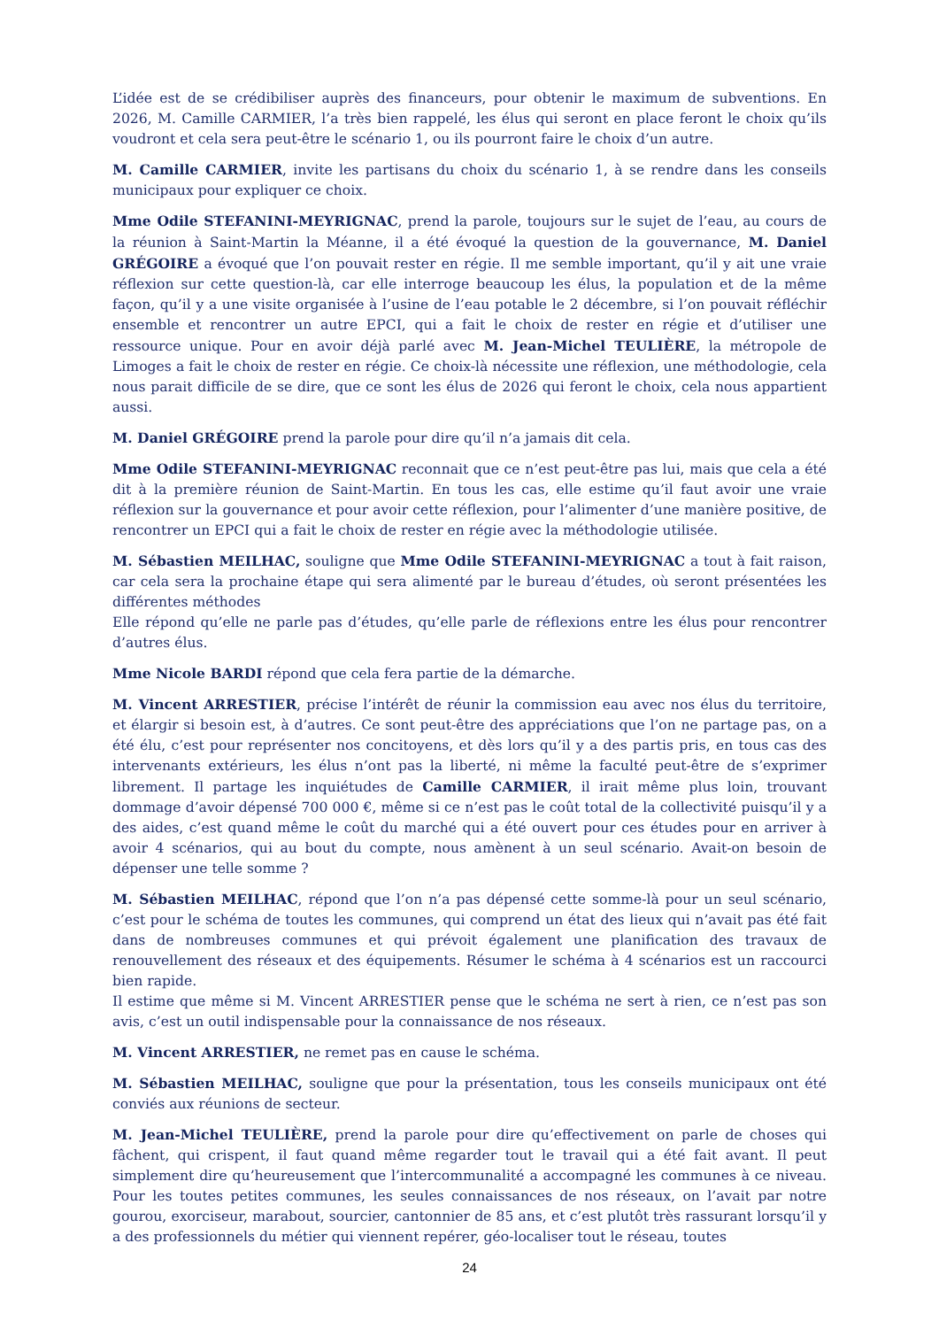L’idée est de se crédibiliser auprès des financeurs, pour obtenir le maximum de subventions. En 2026, M. Camille CARMIER, l’a très bien rappelé, les élus qui seront en place feront le choix qu’ils voudront et cela sera peut-être le scénario 1, ou ils pourront faire le choix d’un autre.
M. Camille CARMIER, invite les partisans du choix du scénario 1, à se rendre dans les conseils municipaux pour expliquer ce choix.
Mme Odile STEFANINI-MEYRIGNAC, prend la parole, toujours sur le sujet de l’eau, au cours de la réunion à Saint-Martin la Méanne, il a été évoqué la question de la gouvernance, M. Daniel GRÉGOIRE a évoqué que l’on pouvait rester en régie. Il me semble important, qu’il y ait une vraie réflexion sur cette question-là, car elle interroge beaucoup les élus, la population et de la même façon, qu’il y a une visite organisée à l’usine de l’eau potable le 2 décembre, si l’on pouvait réfléchir ensemble et rencontrer un autre EPCI, qui a fait le choix de rester en régie et d’utiliser une ressource unique. Pour en avoir déjà parlé avec M. Jean-Michel TEULIÈRE, la métropole de Limoges a fait le choix de rester en régie. Ce choix-là nécessite une réflexion, une méthodologie, cela nous parait difficile de se dire, que ce sont les élus de 2026 qui feront le choix, cela nous appartient aussi.
M. Daniel GRÉGOIRE prend la parole pour dire qu’il n’a jamais dit cela.
Mme Odile STEFANINI-MEYRIGNAC reconnait que ce n’est peut-être pas lui, mais que cela a été dit à la première réunion de Saint-Martin. En tous les cas, elle estime qu’il faut avoir une vraie réflexion sur la gouvernance et pour avoir cette réflexion, pour l’alimenter d’une manière positive, de rencontrer un EPCI qui a fait le choix de rester en régie avec la méthodologie utilisée.
M. Sébastien MEILHAC, souligne que Mme Odile STEFANINI-MEYRIGNAC a tout à fait raison, car cela sera la prochaine étape qui sera alimenté par le bureau d’études, où seront présentées les différentes méthodes
Elle répond qu’elle ne parle pas d’études, qu’elle parle de réflexions entre les élus pour rencontrer d’autres élus.
Mme Nicole BARDI répond que cela fera partie de la démarche.
M. Vincent ARRESTIER, précise l’intérêt de réunir la commission eau avec nos élus du territoire, et élargir si besoin est, à d’autres. Ce sont peut-être des appréciations que l’on ne partage pas, on a été élu, c’est pour représenter nos concitoyens, et dès lors qu’il y a des partis pris, en tous cas des intervenants extérieurs, les élus n’ont pas la liberté, ni même la faculté peut-être de s’exprimer librement. Il partage les inquiétudes de Camille CARMIER, il irait même plus loin, trouvant dommage d’avoir dépensé 700 000 €, même si ce n’est pas le coût total de la collectivité puisqu’il y a des aides, c’est quand même le coût du marché qui a été ouvert pour ces études pour en arriver à avoir 4 scénarios, qui au bout du compte, nous amènent à un seul scénario. Avait-on besoin de dépenser une telle somme ?
M. Sébastien MEILHAC, répond que l’on n’a pas dépensé cette somme-là pour un seul scénario, c’est pour le schéma de toutes les communes, qui comprend un état des lieux qui n’avait pas été fait dans de nombreuses communes et qui prévoit également une planification des travaux de renouvellement des réseaux et des équipements. Résumer le schéma à 4 scénarios est un raccourci bien rapide.
Il estime que même si M. Vincent ARRESTIER pense que le schéma ne sert à rien, ce n’est pas son avis, c’est un outil indispensable pour la connaissance de nos réseaux.
M. Vincent ARRESTIER, ne remet pas en cause le schéma.
M. Sébastien MEILHAC, souligne que pour la présentation, tous les conseils municipaux ont été conviés aux réunions de secteur.
M. Jean-Michel TEULIÈRE, prend la parole pour dire qu’effectivement on parle de choses qui fâchent, qui crispent, il faut quand même regarder tout le travail qui a été fait avant. Il peut simplement dire qu’heureusement que l’intercommunalité a accompagné les communes à ce niveau. Pour les toutes petites communes, les seules connaissances de nos réseaux, on l’avait par notre gourou, exorciseur, marabout, sourcier, cantonnier de 85 ans, et c’est plutôt très rassurant lorsqu’il y a des professionnels du métier qui viennent repérer, géo-localiser tout le réseau, toutes
24